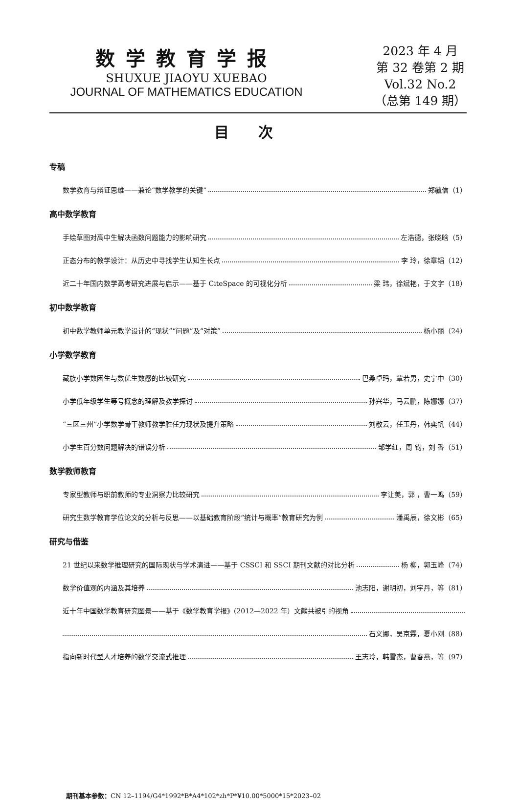数学教育学报
SHUXUE JIAOYU XUEBAO
JOURNAL OF MATHEMATICS EDUCATION
2023 年 4 月
第 32 卷第 2 期
Vol.32 No.2
（总第 149 期）
目次
专稿
数学教育与辩证思维——兼论“数学教学的关键” 郑毓信（1）
高中数学教育
手绘草图对高中生解决函数问题能力的影响研究 左浩德，张晓晗（5）
正态分布的教学设计：从历史中寻找学生认知生长点 李 玲，徐章韬（12）
近二十年国内数学高考研究进展与启示——基于 CiteSpace 的可视化分析 梁 玮，徐斌艳，于文字（18）
初中数学教育
初中数学教师单元教学设计的“现状”“问题”及“对策” 杨小丽（24）
小学数学教育
藏族小学数困生与数优生数感的比较研究 巴桑卓玛，覃若男，史宁中（30）
小学低年级学生等号概念的理解及教学探讨 孙兴华，马云鹏，陈娜娜（37）
“三区三州”小学数学骨干教师教学胜任力现状及提升策略 刘敬云，任玉丹，韩奕帆（44）
小学生百分数问题解决的错误分析 邹学红，周 钧，刘 香（51）
数学教师教育
专家型教师与职前教师的专业洞察力比较研究 李让美，郭 ，曹一鸣（59）
研究生数学教育学位论文的分析与反思——以基础教育阶段“统计与概率”教育研究为例 潘禹辰，徐文彬（65）
研究与借鉴
21 世纪以来数学推理研究的国际现状与学术演进——基于 CSSCI 和 SSCI 期刊文献的对比分析 杨 柳，郭玉峰（74）
数学价值观的内涵及其培养 池志阳，谢明初，刘宇丹，等（81）
近十年中国数学教育研究图景——基于《数学教育学报》(2012—2022 年）文献共被引的视角
石义娜，吴京霖，夏小刚（88）
指向新时代型人才培养的数学交流式推理 王志玲，韩雪杰，曹春燕，等（97）
期刊基本参数：CN 12–1194/G4*1992*B*A4*102*zh*P*¥10.00*5000*15*2023–02